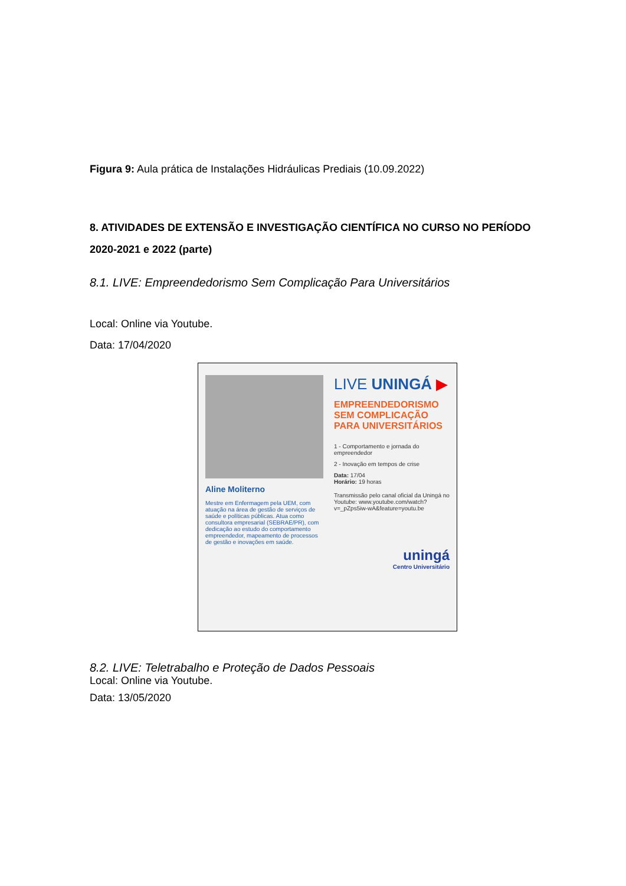Figura 9: Aula prática de Instalações Hidráulicas Prediais (10.09.2022)
8. ATIVIDADES DE EXTENSÃO E INVESTIGAÇÃO CIENTÍFICA NO CURSO NO PERÍODO 2020-2021 e 2022 (parte)
8.1. LIVE: Empreendedorismo Sem Complicação Para Universitários
Local: Online via Youtube.
Data: 17/04/2020
Aline Moliterno
Mestre em Enfermagem pela UEM, com atuação na área de gestão de serviços de saúde e políticas públicas. Atua como consultora empresarial (SEBRAE/PR), com dedicação ao estudo do comportamento empreendedor, mapeamento de processos de gestão e inovações em saúde.
LIVE UNINGÁ ▶
EMPREENDEDORISMO SEM COMPLICAÇÃO PARA UNIVERSITÁRIOS
1 - Comportamento e jornada do empreendedor
2 - Inovação em tempos de crise
Data: 17/04
Horário: 19 horas
Transmissão pelo canal oficial da Uningá no Youtube: www.youtube.com/watch?v=_pZps5iw-wA&feature=youtu.be
uningá
Centro Universitário
8.2. LIVE: Teletrabalho e Proteção de Dados Pessoais
Local: Online via Youtube.
Data: 13/05/2020